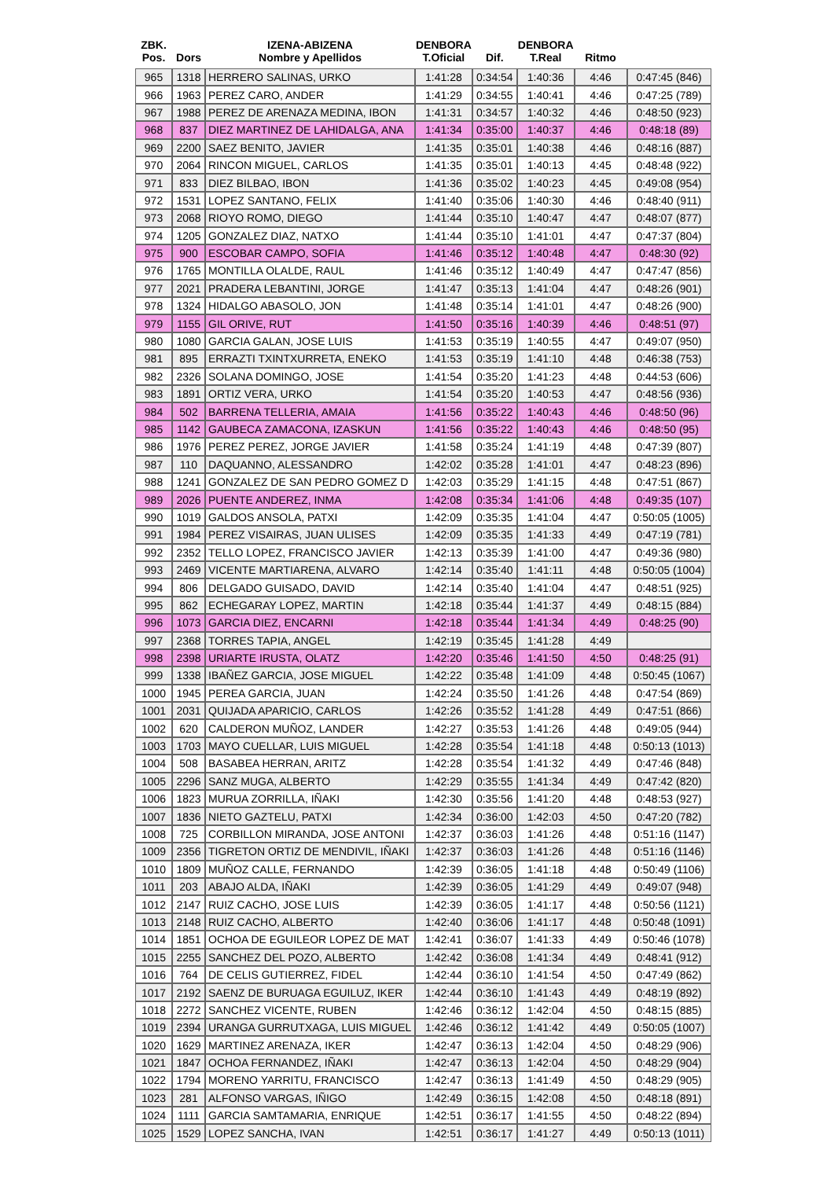| ZBK. Pos. | Dors | IZENA-ABIZENA Nombre y Apellidos | DENBORA T.Oficial | Dif. | DENBORA T.Real | Ritmo | |
| --- | --- | --- | --- | --- | --- | --- | --- |
| 965 | 1318 | HERRERO SALINAS, URKO | 1:41:28 | 0:34:54 | 1:40:36 | 4:46 | 0:47:45 (846) |
| 966 | 1963 | PEREZ CARO, ANDER | 1:41:29 | 0:34:55 | 1:40:41 | 4:46 | 0:47:25 (789) |
| 967 | 1988 | PEREZ DE ARENAZA MEDINA, IBON | 1:41:31 | 0:34:57 | 1:40:32 | 4:46 | 0:48:50 (923) |
| 968 | 837 | DIEZ MARTINEZ DE LAHIDALGA, ANA | 1:41:34 | 0:35:00 | 1:40:37 | 4:46 | 0:48:18 (89) |
| 969 | 2200 | SAEZ BENITO, JAVIER | 1:41:35 | 0:35:01 | 1:40:38 | 4:46 | 0:48:16 (887) |
| 970 | 2064 | RINCON MIGUEL, CARLOS | 1:41:35 | 0:35:01 | 1:40:13 | 4:45 | 0:48:48 (922) |
| 971 | 833 | DIEZ BILBAO, IBON | 1:41:36 | 0:35:02 | 1:40:23 | 4:45 | 0:49:08 (954) |
| 972 | 1531 | LOPEZ SANTANO, FELIX | 1:41:40 | 0:35:06 | 1:40:30 | 4:46 | 0:48:40 (911) |
| 973 | 2068 | RIOYO ROMO, DIEGO | 1:41:44 | 0:35:10 | 1:40:47 | 4:47 | 0:48:07 (877) |
| 974 | 1205 | GONZALEZ DIAZ, NATXO | 1:41:44 | 0:35:10 | 1:41:01 | 4:47 | 0:47:37 (804) |
| 975 | 900 | ESCOBAR CAMPO, SOFIA | 1:41:46 | 0:35:12 | 1:40:48 | 4:47 | 0:48:30 (92) |
| 976 | 1765 | MONTILLA OLALDE, RAUL | 1:41:46 | 0:35:12 | 1:40:49 | 4:47 | 0:47:47 (856) |
| 977 | 2021 | PRADERA LEBANTINI, JORGE | 1:41:47 | 0:35:13 | 1:41:04 | 4:47 | 0:48:26 (901) |
| 978 | 1324 | HIDALGO ABASOLO, JON | 1:41:48 | 0:35:14 | 1:41:01 | 4:47 | 0:48:26 (900) |
| 979 | 1155 | GIL ORIVE, RUT | 1:41:50 | 0:35:16 | 1:40:39 | 4:46 | 0:48:51 (97) |
| 980 | 1080 | GARCIA GALAN, JOSE LUIS | 1:41:53 | 0:35:19 | 1:40:55 | 4:47 | 0:49:07 (950) |
| 981 | 895 | ERRAZTI TXINTXURRETA, ENEKO | 1:41:53 | 0:35:19 | 1:41:10 | 4:48 | 0:46:38 (753) |
| 982 | 2326 | SOLANA DOMINGO, JOSE | 1:41:54 | 0:35:20 | 1:41:23 | 4:48 | 0:44:53 (606) |
| 983 | 1891 | ORTIZ VERA, URKO | 1:41:54 | 0:35:20 | 1:40:53 | 4:47 | 0:48:56 (936) |
| 984 | 502 | BARRENA TELLERIA, AMAIA | 1:41:56 | 0:35:22 | 1:40:43 | 4:46 | 0:48:50 (96) |
| 985 | 1142 | GAUBECA ZAMACONA, IZASKUN | 1:41:56 | 0:35:22 | 1:40:43 | 4:46 | 0:48:50 (95) |
| 986 | 1976 | PEREZ PEREZ, JORGE JAVIER | 1:41:58 | 0:35:24 | 1:41:19 | 4:48 | 0:47:39 (807) |
| 987 | 110 | DAQUANNO, ALESSANDRO | 1:42:02 | 0:35:28 | 1:41:01 | 4:47 | 0:48:23 (896) |
| 988 | 1241 | GONZALEZ DE SAN PEDRO GOMEZ D | 1:42:03 | 0:35:29 | 1:41:15 | 4:48 | 0:47:51 (867) |
| 989 | 2026 | PUENTE ANDEREZ, INMA | 1:42:08 | 0:35:34 | 1:41:06 | 4:48 | 0:49:35 (107) |
| 990 | 1019 | GALDOS ANSOLA, PATXI | 1:42:09 | 0:35:35 | 1:41:04 | 4:47 | 0:50:05 (1005) |
| 991 | 1984 | PEREZ VISAIRAS, JUAN ULISES | 1:42:09 | 0:35:35 | 1:41:33 | 4:49 | 0:47:19 (781) |
| 992 | 2352 | TELLO LOPEZ, FRANCISCO JAVIER | 1:42:13 | 0:35:39 | 1:41:00 | 4:47 | 0:49:36 (980) |
| 993 | 2469 | VICENTE MARTIARENA, ALVARO | 1:42:14 | 0:35:40 | 1:41:11 | 4:48 | 0:50:05 (1004) |
| 994 | 806 | DELGADO GUISADO, DAVID | 1:42:14 | 0:35:40 | 1:41:04 | 4:47 | 0:48:51 (925) |
| 995 | 862 | ECHEGARAY LOPEZ, MARTIN | 1:42:18 | 0:35:44 | 1:41:37 | 4:49 | 0:48:15 (884) |
| 996 | 1073 | GARCIA DIEZ, ENCARNI | 1:42:18 | 0:35:44 | 1:41:34 | 4:49 | 0:48:25 (90) |
| 997 | 2368 | TORRES TAPIA, ANGEL | 1:42:19 | 0:35:45 | 1:41:28 | 4:49 | |
| 998 | 2398 | URIARTE IRUSTA, OLATZ | 1:42:20 | 0:35:46 | 1:41:50 | 4:50 | 0:48:25 (91) |
| 999 | 1338 | IBAÑEZ GARCIA, JOSE MIGUEL | 1:42:22 | 0:35:48 | 1:41:09 | 4:48 | 0:50:45 (1067) |
| 1000 | 1945 | PEREA GARCIA, JUAN | 1:42:24 | 0:35:50 | 1:41:26 | 4:48 | 0:47:54 (869) |
| 1001 | 2031 | QUIJADA APARICIO, CARLOS | 1:42:26 | 0:35:52 | 1:41:28 | 4:49 | 0:47:51 (866) |
| 1002 | 620 | CALDERON MUÑOZ, LANDER | 1:42:27 | 0:35:53 | 1:41:26 | 4:48 | 0:49:05 (944) |
| 1003 | 1703 | MAYO CUELLAR, LUIS MIGUEL | 1:42:28 | 0:35:54 | 1:41:18 | 4:48 | 0:50:13 (1013) |
| 1004 | 508 | BASABEA HERRAN, ARITZ | 1:42:28 | 0:35:54 | 1:41:32 | 4:49 | 0:47:46 (848) |
| 1005 | 2296 | SANZ MUGA, ALBERTO | 1:42:29 | 0:35:55 | 1:41:34 | 4:49 | 0:47:42 (820) |
| 1006 | 1823 | MURUA ZORRILLA, IÑAKI | 1:42:30 | 0:35:56 | 1:41:20 | 4:48 | 0:48:53 (927) |
| 1007 | 1836 | NIETO GAZTELU, PATXI | 1:42:34 | 0:36:00 | 1:42:03 | 4:50 | 0:47:20 (782) |
| 1008 | 725 | CORBILLON MIRANDA, JOSE ANTONI | 1:42:37 | 0:36:03 | 1:41:26 | 4:48 | 0:51:16 (1147) |
| 1009 | 2356 | TIGRETON ORTIZ DE MENDIVIL, IÑAKI | 1:42:37 | 0:36:03 | 1:41:26 | 4:48 | 0:51:16 (1146) |
| 1010 | 1809 | MUÑOZ CALLE, FERNANDO | 1:42:39 | 0:36:05 | 1:41:18 | 4:48 | 0:50:49 (1106) |
| 1011 | 203 | ABAJO ALDA, IÑAKI | 1:42:39 | 0:36:05 | 1:41:29 | 4:49 | 0:49:07 (948) |
| 1012 | 2147 | RUIZ CACHO, JOSE LUIS | 1:42:39 | 0:36:05 | 1:41:17 | 4:48 | 0:50:56 (1121) |
| 1013 | 2148 | RUIZ CACHO, ALBERTO | 1:42:40 | 0:36:06 | 1:41:17 | 4:48 | 0:50:48 (1091) |
| 1014 | 1851 | OCHOA DE EGUILEOR LOPEZ DE MAT | 1:42:41 | 0:36:07 | 1:41:33 | 4:49 | 0:50:46 (1078) |
| 1015 | 2255 | SANCHEZ DEL POZO, ALBERTO | 1:42:42 | 0:36:08 | 1:41:34 | 4:49 | 0:48:41 (912) |
| 1016 | 764 | DE CELIS GUTIERREZ, FIDEL | 1:42:44 | 0:36:10 | 1:41:54 | 4:50 | 0:47:49 (862) |
| 1017 | 2192 | SAENZ DE BURUAGA EGUILUZ, IKER | 1:42:44 | 0:36:10 | 1:41:43 | 4:49 | 0:48:19 (892) |
| 1018 | 2272 | SANCHEZ VICENTE, RUBEN | 1:42:46 | 0:36:12 | 1:42:04 | 4:50 | 0:48:15 (885) |
| 1019 | 2394 | URANGA GURRUTXAGA, LUIS MIGUEL | 1:42:46 | 0:36:12 | 1:41:42 | 4:49 | 0:50:05 (1007) |
| 1020 | 1629 | MARTINEZ ARENAZA, IKER | 1:42:47 | 0:36:13 | 1:42:04 | 4:50 | 0:48:29 (906) |
| 1021 | 1847 | OCHOA FERNANDEZ, IÑAKI | 1:42:47 | 0:36:13 | 1:42:04 | 4:50 | 0:48:29 (904) |
| 1022 | 1794 | MORENO YARRITU, FRANCISCO | 1:42:47 | 0:36:13 | 1:41:49 | 4:50 | 0:48:29 (905) |
| 1023 | 281 | ALFONSO VARGAS, IÑIGO | 1:42:49 | 0:36:15 | 1:42:08 | 4:50 | 0:48:18 (891) |
| 1024 | 1111 | GARCIA SAMTAMARIA, ENRIQUE | 1:42:51 | 0:36:17 | 1:41:55 | 4:50 | 0:48:22 (894) |
| 1025 | 1529 | LOPEZ SANCHA, IVAN | 1:42:51 | 0:36:17 | 1:41:27 | 4:49 | 0:50:13 (1011) |